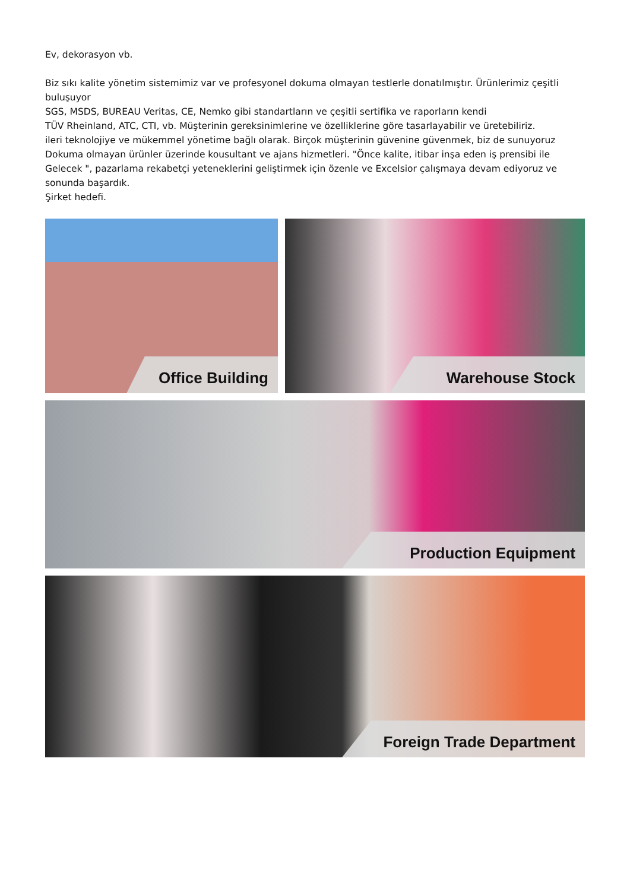Ev, dekorasyon vb.
Biz sıkı kalite yönetim sistemimiz var ve profesyonel dokuma olmayan testlerle donatılmıştır. Ürünlerimiz çeşitli buluşuyor
SGS, MSDS, BUREAU Veritas, CE, Nemko gibi standartların ve çeşitli sertifika ve raporların kendi
TÜV Rheinland, ATC, CTI, vb. Müşterinin gereksinimlerine ve özelliklerine göre tasarlayabilir ve üretebiliriz.
ileri teknolojiye ve mükemmel yönetime bağlı olarak. Birçok müşterinin güvenine güvenmek, biz de sunuyoruz
Dokuma olmayan ürünler üzerinde kousultant ve ajans hizmetleri. "Önce kalite, itibar inşa eden iş prensibi ile
Gelecek ", pazarlama rekabetçi yeteneklerini geliştirmek için özenle ve Excelsior çalışmaya devam ediyoruz ve sonunda başardık.
Şirket hedefi.
Office Building
Warehouse Stock
Production Equipment
Foreign Trade Department